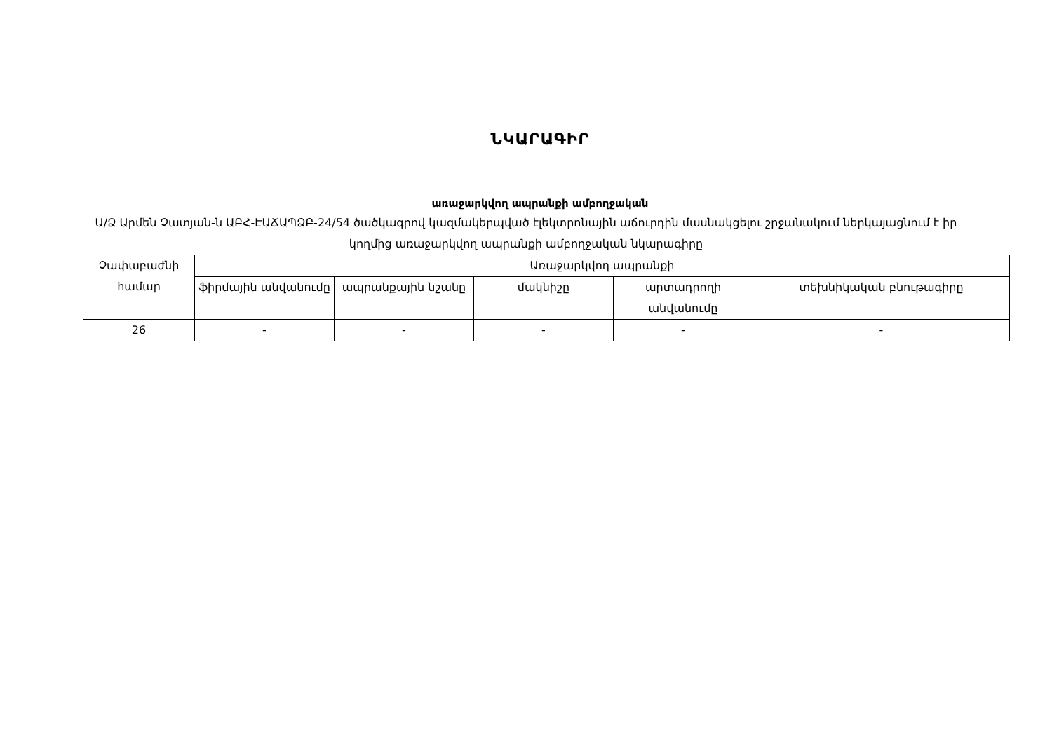ՆԿԱՐԱԳԻՐ
առաջարկվող ապրանքի ամբողջական
Ա/Ձ Արմեն Չատյան-ն ԱԲՀ-ԷԱՃԱՊՁԲ-24/54 ծածկագրով կազմակերպված էլեկտրոնային աճուրդին մասնակցելու շրջանակում ներկայացնում է իր կողմից առաջարկվող ապրանքի ամբողջական նկարագիրը
| Չափաբաժնի համար | Առաջարկվող ապրանքի | | | | |
| --- | --- | --- | --- | --- | --- |
| | ֆիրմային անվանումը | ապրանքային նշանը | մակնիշը | արտադրողի անվանումը | տեխնիկական բնութագիրը |
| 26 | - | - | - | - | - |